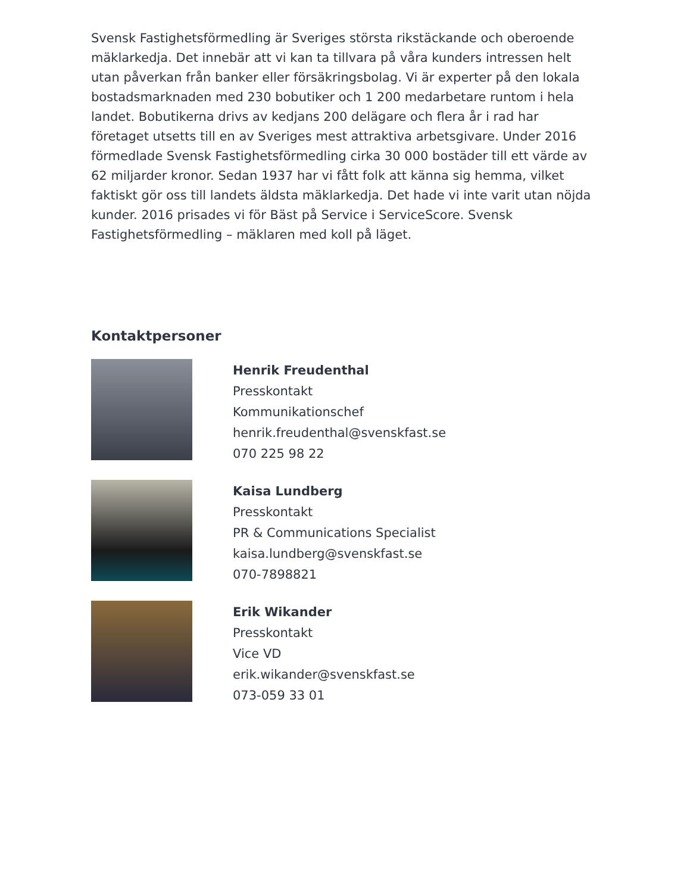Svensk Fastighetsförmedling är Sveriges största rikstäckande och oberoende mäklarkedja. Det innebär att vi kan ta tillvara på våra kunders intressen helt utan påverkan från banker eller försäkringsbolag. Vi är experter på den lokala bostadsmarknaden med 230 bobutiker och 1 200 medarbetare runtom i hela landet. Bobutikerna drivs av kedjans 200 delägare och flera år i rad har företaget utsetts till en av Sveriges mest attraktiva arbetsgivare. Under 2016 förmedlade Svensk Fastighetsförmedling cirka 30 000 bostäder till ett värde av 62 miljarder kronor. Sedan 1937 har vi fått folk att känna sig hemma, vilket faktiskt gör oss till landets äldsta mäklarkedja. Det hade vi inte varit utan nöjda kunder. 2016 prisades vi för Bäst på Service i ServiceScore. Svensk Fastighetsförmedling – mäklaren med koll på läget.
Kontaktpersoner
Henrik Freudenthal
Presskontakt
Kommunikationschef
henrik.freudenthal@svenskfast.se
070 225 98 22
Kaisa Lundberg
Presskontakt
PR & Communications Specialist
kaisa.lundberg@svenskfast.se
070-7898821
Erik Wikander
Presskontakt
Vice VD
erik.wikander@svenskfast.se
073-059 33 01